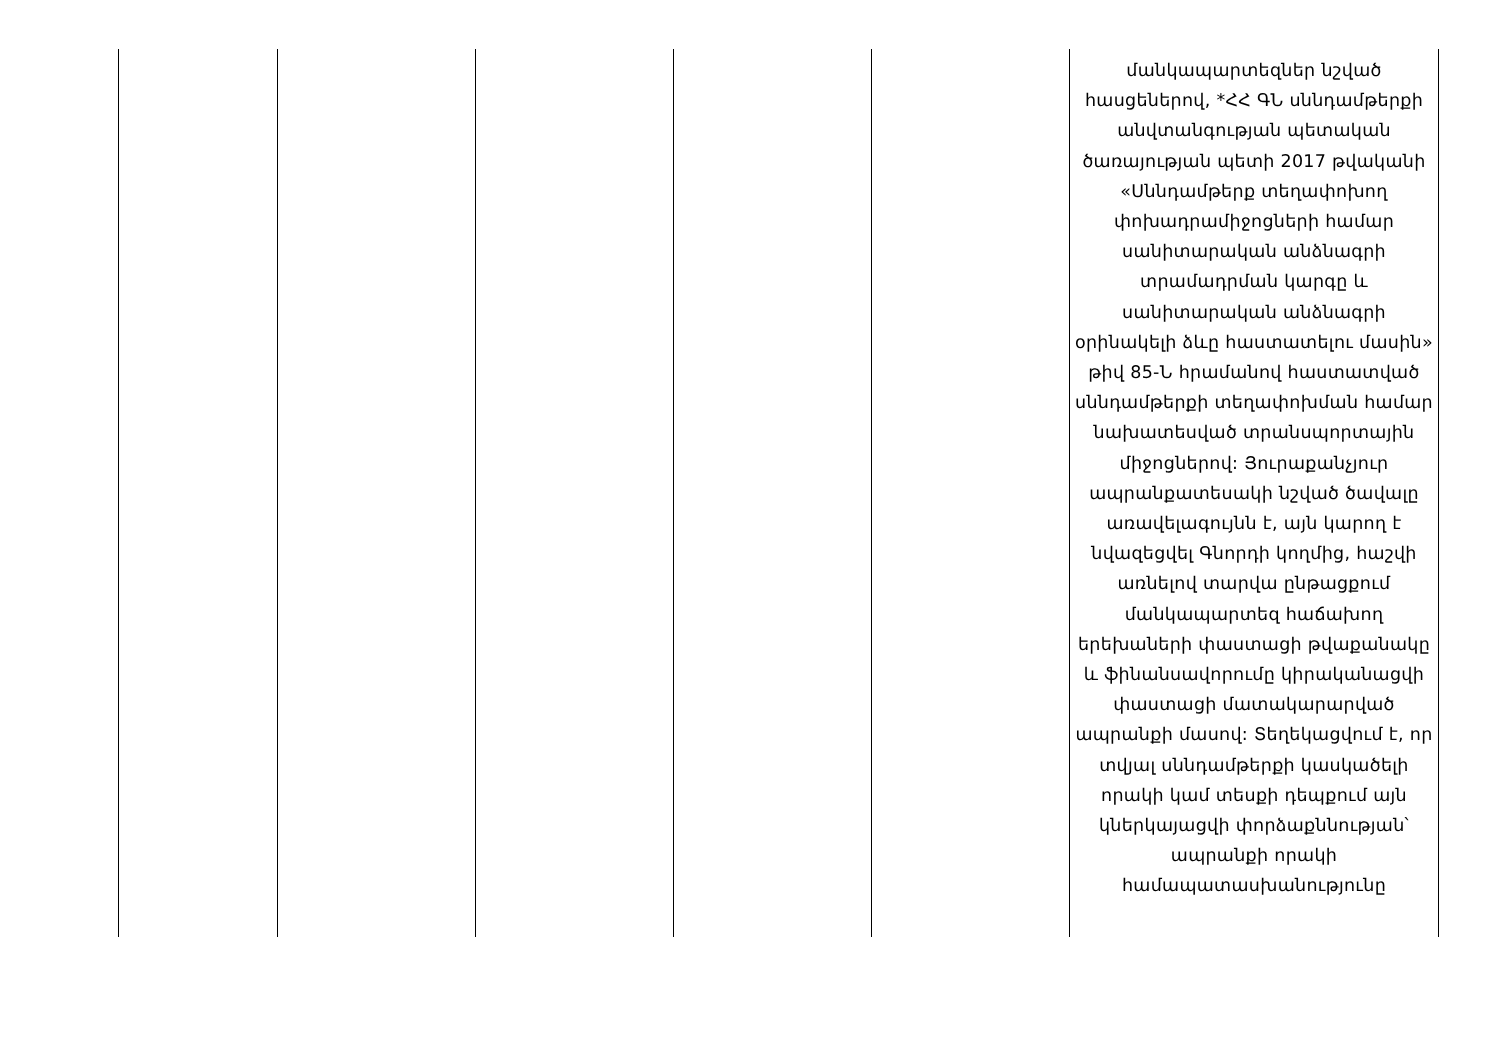| | | | | | մանկապարտեզներ նշված հասցեներով, *ՀՀ ԳՆ սննդամթերքի անվտանգության պետական ծառայության պետի 2017 թվականի «Սննդամթերք տեղափոխող փոխադրամիջոցների համար սանիտարական անձնագրի տրամադրման կարգը և սանիտարական անձնագրի օրինակելի ձևը հաստատելու մասին» թիվ 85-Ն հրամանով հաստատված սննդամթերքի տեղափոխման համար նախատեսված տրանսպորտային միջոցներով: Յուրաքանչյուր ապրանքատեսակի նշված ծավալը առավելագույնն է, այն կարող է նվազեցվել Գնորդի կողմից, հաշվի առնելով տարվա ընթացքում մանկապարտեզ հաճախող երեխաների փաստացի թվաքանակը և ֆինանսավորումը կիրականացվի փաստացի մատակարարված ապրանքի մասով: Տեղեկացվում է, որ տվյալ սննդամթերքի կասկածելի որակի կամ տեսքի դեպքում այն կներկայացվի փորձաքննության՝ ապրանքի որակի համապատասխանությունը |